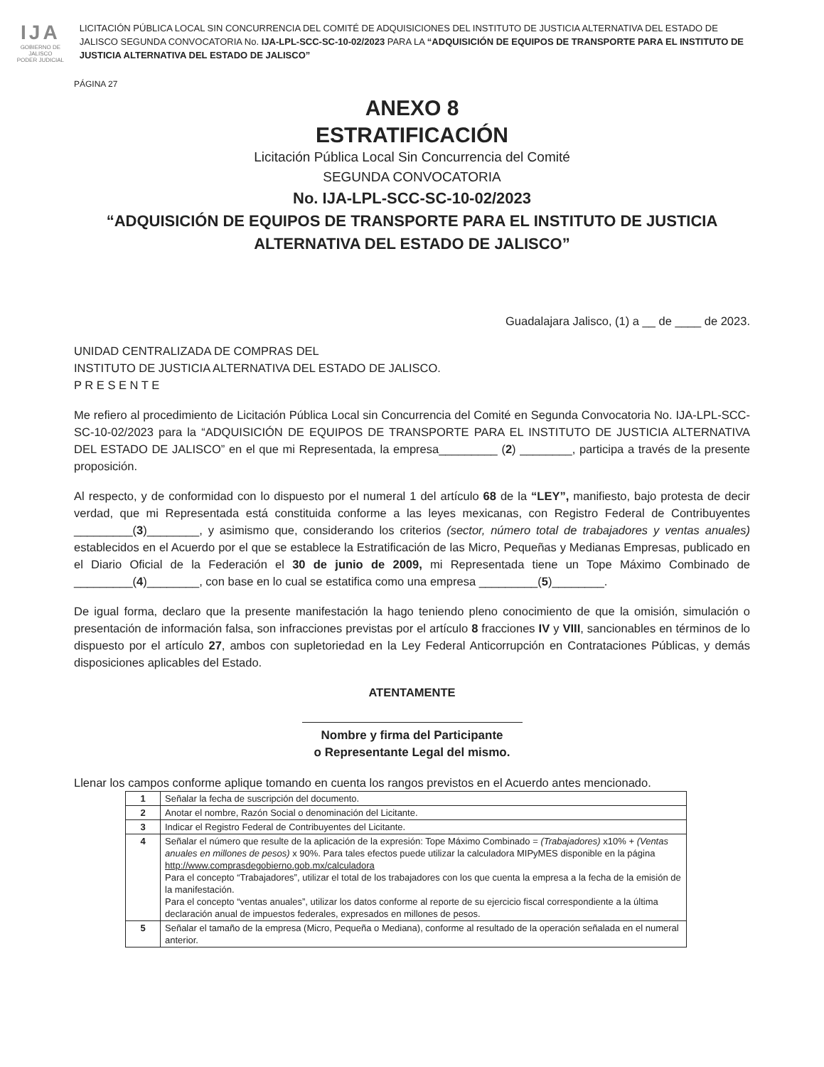IJA
GOBIERNO DE JALISCO
PODER JUDICIAL
LICITACIÓN PÚBLICA LOCAL SIN CONCURRENCIA DEL COMITÉ DE ADQUISICIONES DEL INSTITUTO DE JUSTICIA ALTERNATIVA DEL ESTADO DE JALISCO SEGUNDA CONVOCATORIA No. IJA-LPL-SCC-SC-10-02/2023 PARA LA “ADQUISICIÓN DE EQUIPOS DE TRANSPORTE PARA EL INSTITUTO DE JUSTICIA ALTERNATIVA DEL ESTADO DE JALISCO”
PÁGINA 27
ANEXO 8
ESTRATIFICACIÓN
Licitación Pública Local Sin Concurrencia del Comité
SEGUNDA CONVOCATORIA
No. IJA-LPL-SCC-SC-10-02/2023
“ADQUISICIÓN DE EQUIPOS DE TRANSPORTE PARA EL INSTITUTO DE JUSTICIA ALTERNATIVA DEL ESTADO DE JALISCO”
Guadalajara Jalisco, (1) a __ de ____ de 2023.
UNIDAD CENTRALIZADA DE COMPRAS DEL
INSTITUTO DE JUSTICIA ALTERNATIVA DEL ESTADO DE JALISCO.
P R E S E N T E
Me refiero al procedimiento de Licitación Pública Local sin Concurrencia del Comité en Segunda Convocatoria No. IJA-LPL-SCC-SC-10-02/2023 para la “ADQUISICIÓN DE EQUIPOS DE TRANSPORTE PARA EL INSTITUTO DE JUSTICIA ALTERNATIVA DEL ESTADO DE JALISCO” en el que mi Representada, la empresa_________ (2) ________, participa a través de la presente proposición.
Al respecto, y de conformidad con lo dispuesto por el numeral 1 del artículo 68 de la “LEY”, manifiesto, bajo protesta de decir verdad, que mi Representada está constituida conforme a las leyes mexicanas, con Registro Federal de Contribuyentes _________(3)________, y asimismo que, considerando los criterios (sector, número total de trabajadores y ventas anuales) establecidos en el Acuerdo por el que se establece la Estratificación de las Micro, Pequeñas y Medianas Empresas, publicado en el Diario Oficial de la Federación el 30 de junio de 2009, mi Representada tiene un Tope Máximo Combinado de _________(4)________, con base en lo cual se estatifica como una empresa _________(5)________.
De igual forma, declaro que la presente manifestación la hago teniendo pleno conocimiento de que la omisión, simulación o presentación de información falsa, son infracciones previstas por el artículo 8 fracciones IV y VIII, sancionables en términos de lo dispuesto por el artículo 27, ambos con supletoriedad en la Ley Federal Anticorrupción en Contrataciones Públicas, y demás disposiciones aplicables del Estado.
ATENTAMENTE
Nombre y firma del Participante
o Representante Legal del mismo.
Llenar los campos conforme aplique tomando en cuenta los rangos previstos en el Acuerdo antes mencionado.
| 1 | Señalar la fecha de suscripción del documento. |
| 2 | Anotar el nombre, Razón Social o denominación del Licitante. |
| 3 | Indicar el Registro Federal de Contribuyentes del Licitante. |
| 4 | Señalar el número que resulte de la aplicación de la expresión: Tope Máximo Combinado = (Trabajadores) x10% + (Ventas anuales en millones de pesos) x 90%. Para tales efectos puede utilizar la calculadora MIPyMES disponible en la página http://www.comprasdegobierno.gob.mx/calculadora Para el concepto “Trabajadores”, utilizar el total de los trabajadores con los que cuenta la empresa a la fecha de la emisión de la manifestación. Para el concepto “ventas anuales”, utilizar los datos conforme al reporte de su ejercicio fiscal correspondiente a la última declaración anual de impuestos federales, expresados en millones de pesos. |
| 5 | Señalar el tamaño de la empresa (Micro, Pequeña o Mediana), conforme al resultado de la operación señalada en el numeral anterior. |